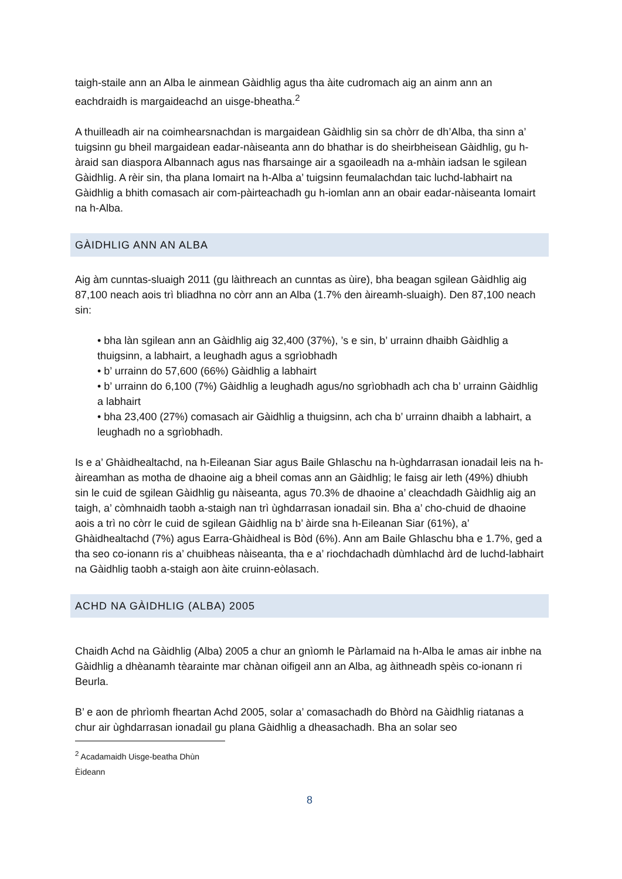taigh-staile ann an Alba le ainmean Gàidhlig agus tha àite cudromach aig an ainm ann an eachdraidh is margaideachd an uisge-bheatha.<sup>2</sup>
A thuilleadh air na coimhearsnachdan is margaidean Gàidhlig sin sa chòrr de dh’Alba, tha sinn a’ tuigsinn gu bheil margaidean eadar-nàiseanta ann do bhathar is do sheirbheisean Gàidhlig, gu h-àraid san diaspora Albannach agus nas fharsainge air a sgaoileadh na a-mhàin iadsan le sgilean Gàidhlig. A rèir sin, tha plana Iomairt na h-Alba a’ tuigsinn feumalachdan taic luchd-labhairt na Gàidhlig a bhith comasach air com-pàirteachadh gu h-iomlan ann an obair eadar-nàiseanta Iomairt na h-Alba.
GÀIDHLIG ANN AN ALBA
Aig àm cunntas-sluaigh 2011 (gu làithreach an cunntas as ùire), bha beagan sgilean Gàidhlig aig 87,100 neach aois trì bliadhna no còrr ann an Alba (1.7% den àireamh-sluaigh). Den 87,100 neach sin:
• bha làn sgilean ann an Gàidhlig aig 32,400 (37%), ’s e sin, b’ urrainn dhaibh Gàidhlig a thuigsinn, a labhairt, a leughadh agus a sgrìobhadh
• b’ urrainn do 57,600 (66%) Gàidhlig a labhairt
• b’ urrainn do 6,100 (7%) Gàidhlig a leughadh agus/no sgrìobhadh ach cha b’ urrainn Gàidhlig a labhairt
• bha 23,400 (27%) comasach air Gàidhlig a thuigsinn, ach cha b’ urrainn dhaibh a labhairt, a leughadh no a sgrìobhadh.
Is e a’ Ghàidhealtachd, na h-Eileanan Siar agus Baile Ghlaschu na h-ùghdarrasan ionadail leis na h-àireamhan as motha de dhaoine aig a bheil comas ann an Gàidhlig; le faisg air leth (49%) dhiubh sin le cuid de sgilean Gàidhlig gu nàiseanta, agus 70.3% de dhaoine a’ cleachdadh Gàidhlig aig an taigh, a’ còmhnaidh taobh a-staigh nan trì ùghdarrasan ionadail sin. Bha a’ cho-chuid de dhaoine aois a trì no còrr le cuid de sgilean Gàidhlig na b’ àirde sna h-Eileanan Siar (61%), a’ Ghàidhealtachd (7%) agus Earra-Ghàidheal is Bòd (6%). Ann am Baile Ghlaschu bha e 1.7%, ged a tha seo co-ionann ris a’ chuibheas nàiseanta, tha e a’ riochdachadh dùmhlachd àrd de luchd-labhairt na Gàidhlig taobh a-staigh aon àite cruinn-eòlasach.
ACHD NA GÀIDHLIG (ALBA) 2005
Chaidh Achd na Gàidhlig (Alba) 2005 a chur an gnìomh le Pàrlamaid na h-Alba le amas air inbhe na Gàidhlig a dhèanamh tèarainte mar chànan oifigeil ann an Alba, ag àithneadh spèis co-ionann ri Beurla.
B’ e aon de phrìomh fheartan Achd 2005, solar a’ comasachadh do Bhòrd na Gàidhlig riatanas a chur air ùghdarrasan ionadail gu plana Gàidhlig a dheasachadh. Bha an solar seo
<sup>2</sup> Acadamaidh Uisge-beatha Dhùn Èideann
8